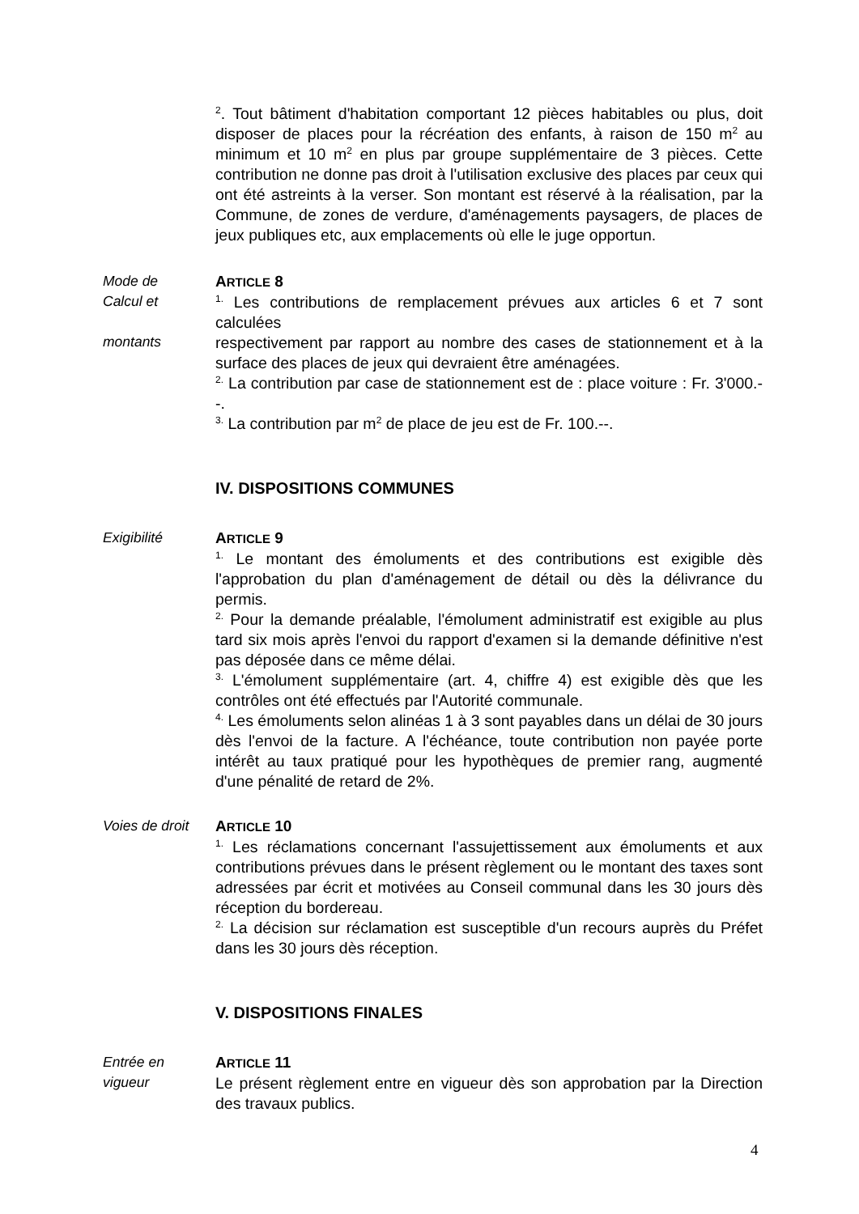<sup>2</sup>. Tout bâtiment d'habitation comportant 12 pièces habitables ou plus, doit disposer de places pour la récréation des enfants, à raison de 150 m<sup>2</sup> au minimum et 10 m<sup>2</sup> en plus par groupe supplémentaire de 3 pièces. Cette contribution ne donne pas droit à l'utilisation exclusive des places par ceux qui ont été astreints à la verser. Son montant est réservé à la réalisation, par la Commune, de zones de verdure, d'aménagements paysagers, de places de jeux publiques etc, aux emplacements où elle le juge opportun.
Mode de
Calcul et
montants
ARTICLE 8
<sup>1.</sup> Les contributions de remplacement prévues aux articles 6 et 7 sont calculées
respectivement par rapport au nombre des cases de stationnement et à la surface des places de jeux qui devraient être aménagées.
<sup>2.</sup> La contribution par case de stationnement est de : place voiture : Fr. 3'000.--.
<sup>3.</sup> La contribution par m<sup>2</sup> de place de jeu est de Fr. 100.--.
IV. DISPOSITIONS COMMUNES
Exigibilité ARTICLE 9
<sup>1.</sup> Le montant des émoluments et des contributions est exigible dès l'approbation du plan d'aménagement de détail ou dès la délivrance du permis.
<sup>2.</sup> Pour la demande préalable, l'émolument administratif est exigible au plus tard six mois après l'envoi du rapport d'examen si la demande définitive n'est pas déposée dans ce même délai.
<sup>3.</sup> L'émolument supplémentaire (art. 4, chiffre 4) est exigible dès que les contrôles ont été effectués par l'Autorité communale.
<sup>4.</sup> Les émoluments selon alinéas 1 à 3 sont payables dans un délai de 30 jours dès l'envoi de la facture. A l'échéance, toute contribution non payée porte intérêt au taux pratiqué pour les hypothèques de premier rang, augmenté d'une pénalité de retard de 2%.
Voies de droit
ARTICLE 10
<sup>1.</sup> Les réclamations concernant l'assujettissement aux émoluments et aux contributions prévues dans le présent règlement ou le montant des taxes sont adressées par écrit et motivées au Conseil communal dans les 30 jours dès réception du bordereau.
<sup>2.</sup> La décision sur réclamation est susceptible d'un recours auprès du Préfet dans les 30 jours dès réception.
V. DISPOSITIONS FINALES
Entrée en
vigueur
ARTICLE 11
Le présent règlement entre en vigueur dès son approbation par la Direction des travaux publics.
4